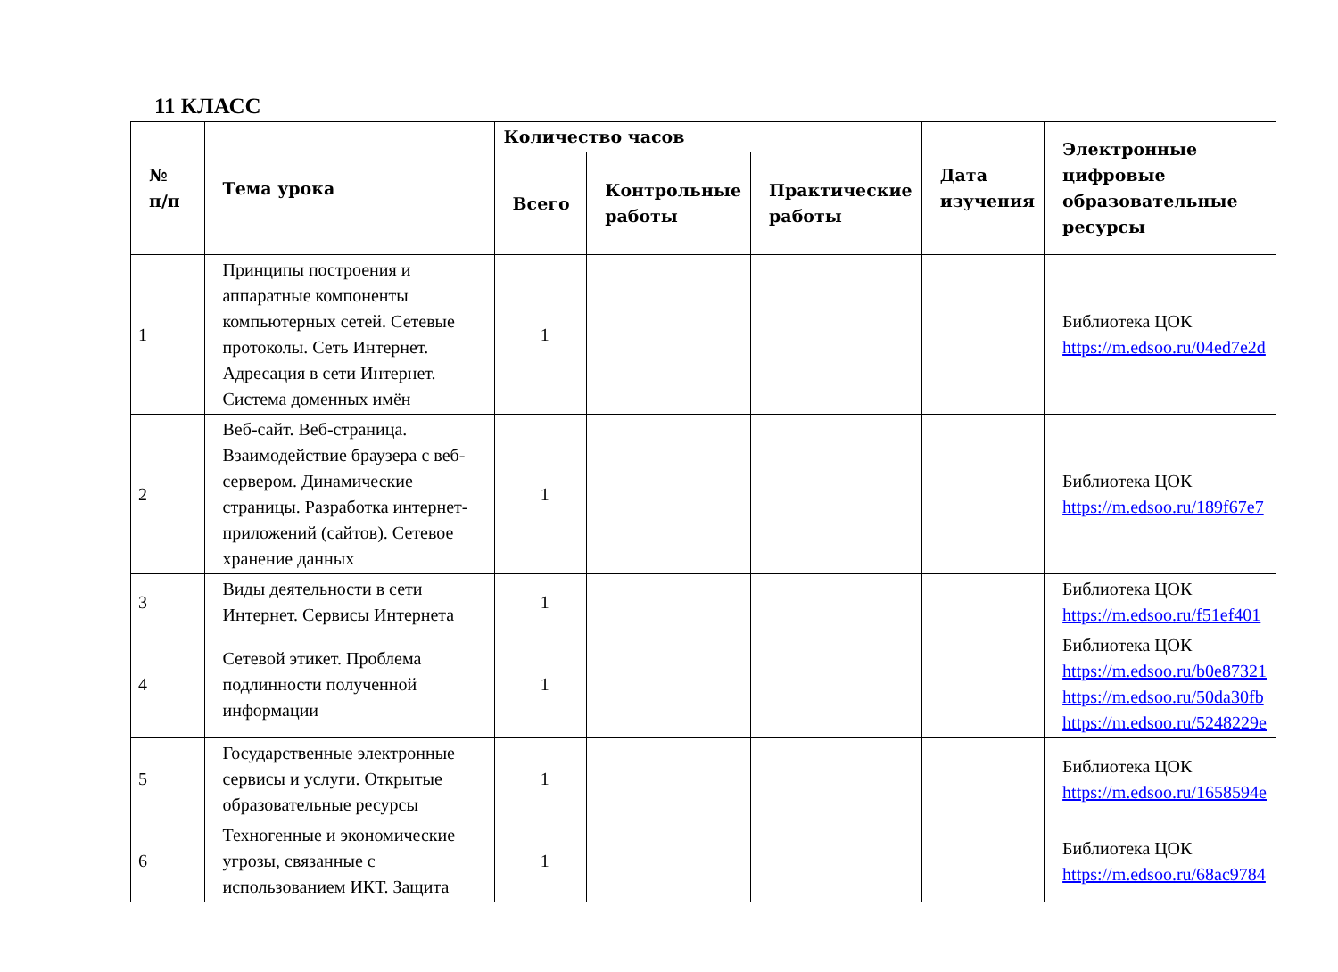11 КЛАСС
| № п/п | Тема урока | Количество часов | | | Дата изучения | Электронные цифровые образовательные ресурсы |
| --- | --- | --- | --- | --- | --- | --- |
| | | Всего | Контрольные работы | Практические работы | | |
| 1 | Принципы построения и аппаратные компоненты компьютерных сетей. Сетевые протоколы. Сеть Интернет. Адресация в сети Интернет. Система доменных имён | 1 | | | | Библиотека ЦОК https://m.edsoo.ru/04ed7e2d |
| 2 | Веб-сайт. Веб-страница. Взаимодействие браузера с веб-сервером. Динамические страницы. Разработка интернет-приложений (сайтов). Сетевое хранение данных | 1 | | | | Библиотека ЦОК https://m.edsoo.ru/189f67e7 |
| 3 | Виды деятельности в сети Интернет. Сервисы Интернета | 1 | | | | Библиотека ЦОК https://m.edsoo.ru/f51ef401 |
| 4 | Сетевой этикет. Проблема подлинности полученной информации | 1 | | | | Библиотека ЦОК https://m.edsoo.ru/b0e87321 https://m.edsoo.ru/50da30fb https://m.edsoo.ru/5248229e |
| 5 | Государственные электронные сервисы и услуги. Открытые образовательные ресурсы | 1 | | | | Библиотека ЦОК https://m.edsoo.ru/1658594e |
| 6 | Техногенные и экономические угрозы, связанные с использованием ИКТ. Защита | 1 | | | | Библиотека ЦОК https://m.edsoo.ru/68ac9784 |